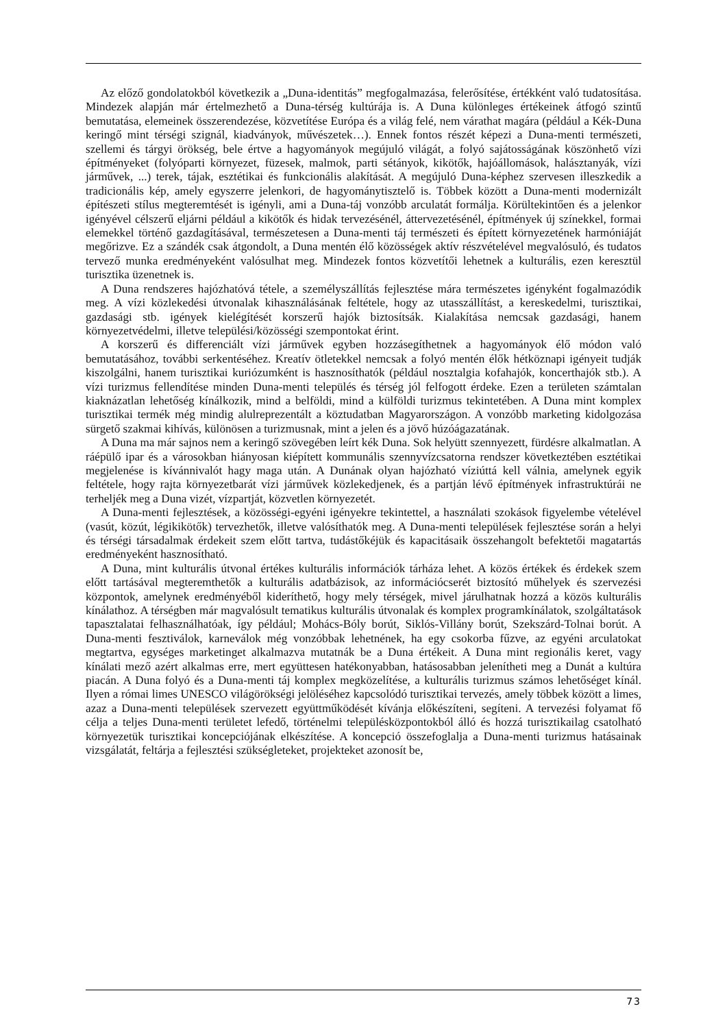Az előző gondolatokból következik a „Duna-identitás” megfogalmazása, felerősítése, értékként való tudatosítása. Mindezek alapján már értelmezhető a Duna-térség kultúrája is. A Duna különleges értékeinek átfogó szintű bemutatása, elemeinek összerendezése, közvetítése Európa és a világ felé, nem várathat magára (például a Kék-Duna keringő mint térségi szignál, kiadványok, művészetek…). Ennek fontos részét képezi a Duna-menti természeti, szellemi és tárgyi örökség, bele értve a hagyományok megújuló világát, a folyó sajátosságának köszönhető vízi építményeket (folyóparti környezet, füzesek, malmok, parti sétányok, kikötők, hajóállomások, halásztanyák, vízi járművek, ...) terek, tájak, esztétikai és funkcionális alakítását. A megújuló Duna-képhez szervesen illeszkedik a tradicionális kép, amely egyszerre jelenkori, de hagyománytisztelő is. Többek között a Duna-menti modernizált építészeti stílus megteremtését is igényli, ami a Duna-táj vonzóbb arculatát formálja. Körültekintően és a jelenkor igényével célszerű eljárni például a kikötők és hidak tervezésénél, áttervezetésénél, építmények új színekkel, formai elemekkel történő gazdagításával, természetesen a Duna-menti táj természeti és épített környezetének harmóniáját megőrizve. Ez a szándék csak átgondolt, a Duna mentén élő közösségek aktív részvételével megvalósuló, és tudatos tervező munka eredményeként valósulhat meg. Mindezek fontos közvetítői lehetnek a kulturális, ezen keresztül turisztika üzenetnek is.
A Duna rendszeres hajózhatóvá tétele, a személyszállítás fejlesztése mára természetes igényként fogalmazódik meg. A vízi közlekedési útvonalak kihasználásának feltétele, hogy az utasszállítást, a kereskedelmi, turisztikai, gazdasági stb. igények kielégítését korszerű hajók biztosítsák. Kialakítása nemcsak gazdasági, hanem környezetvédelmi, illetve települési/közösségi szempontokat érint.
A korszerű és differenciált vízi járművek egyben hozzásegíthetnek a hagyományok élő módon való bemutatásához, további serkentéséhez. Kreatív ötletekkel nemcsak a folyó mentén élők hétköznapi igényeit tudják kiszolgálni, hanem turisztikai kuriózumként is hasznosíthatók (például nosztalgia kofahajók, koncerthajók stb.). A vízi turizmus fellendítése minden Duna-menti település és térség jól felfogott érdeke. Ezen a területen számtalan kiaknázatlan lehetőség kínálkozik, mind a belföldi, mind a külföldi turizmus tekintetében. A Duna mint komplex turisztikai termék még mindig alulreprezentált a köztudatban Magyarországon. A vonzóbb marketing kidolgozása sürgető szakmai kihívás, különösen a turizmusnak, mint a jelen és a jövő húzóágazatának.
A Duna ma már sajnos nem a keringő szövegében leírt kék Duna. Sok helyütt szennyezett, fürdésre alkalmatlan. A ráépülő ipar és a városokban hiányosan kiépített kommunális szennyvízcsatorna rendszer következtében esztétikai megjelenése is kívánnivalót hagy maga után. A Dunának olyan hajózható víziúttá kell válnia, amelynek egyik feltétele, hogy rajta környezetbarát vízi járművek közlekedjenek, és a partján lévő építmények infrastruktúrái ne terheljék meg a Duna vizét, vízpartját, közvetlen környezetét.
A Duna-menti fejlesztések, a közösségi-egyéni igényekre tekintettel, a használati szokások figyelembe vételével (vasút, közút, légikikötők) tervezhetők, illetve valósíthatók meg. A Duna-menti települések fejlesztése során a helyi és térségi társadalmak érdekeit szem előtt tartva, tudástőkéjük és kapacitásaik összehangolt befektetői magatartás eredményeként hasznosítható.
A Duna, mint kulturális útvonal értékes kulturális információk tárháza lehet. A közös értékek és érdekek szem előtt tartásával megteremthetők a kulturális adatbázisok, az információcserét biztosító műhelyek és szervezési központok, amelynek eredményéből kideríthető, hogy mely térségek, mivel járulhatnak hozzá a közös kulturális kínálathoz. A térségben már magvalósult tematikus kulturális útvonalak és komplex programkínálatok, szolgáltatások tapasztalatai felhasználhatóak, így például; Mohács-Bóly borút, Siklós-Villány borút, Szekszárd-Tolnai borút. A Duna-menti fesztiválok, karneválok még vonzóbbak lehetnének, ha egy csokorba fűzve, az egyéni arculatokat megtartva, egységes marketinget alkalmazva mutatnák be a Duna értékeit. A Duna mint regionális keret, vagy kínálati mező azért alkalmas erre, mert együttesen hatékonyabban, hatásosabban jelenítheti meg a Dunát a kultúra piacán. A Duna folyó és a Duna-menti táj komplex megközelítése, a kulturális turizmus számos lehetőséget kínál. Ilyen a római limes UNESCO világörökségi jelöléséhez kapcsolódó turisztikai tervezés, amely többek között a limes, azaz a Duna-menti települések szervezett együttműködését kívánja előkészíteni, segíteni. A tervezési folyamat fő célja a teljes Duna-menti területet lefedő, történelmi településközpontokból álló és hozzá turisztikailag csatolható környezetük turisztikai koncepciójának elkészítése. A koncepció összefoglalja a Duna-menti turizmus hatásainak vizsgálatát, feltárja a fejlesztési szükségleteket, projekteket azonosít be,
73